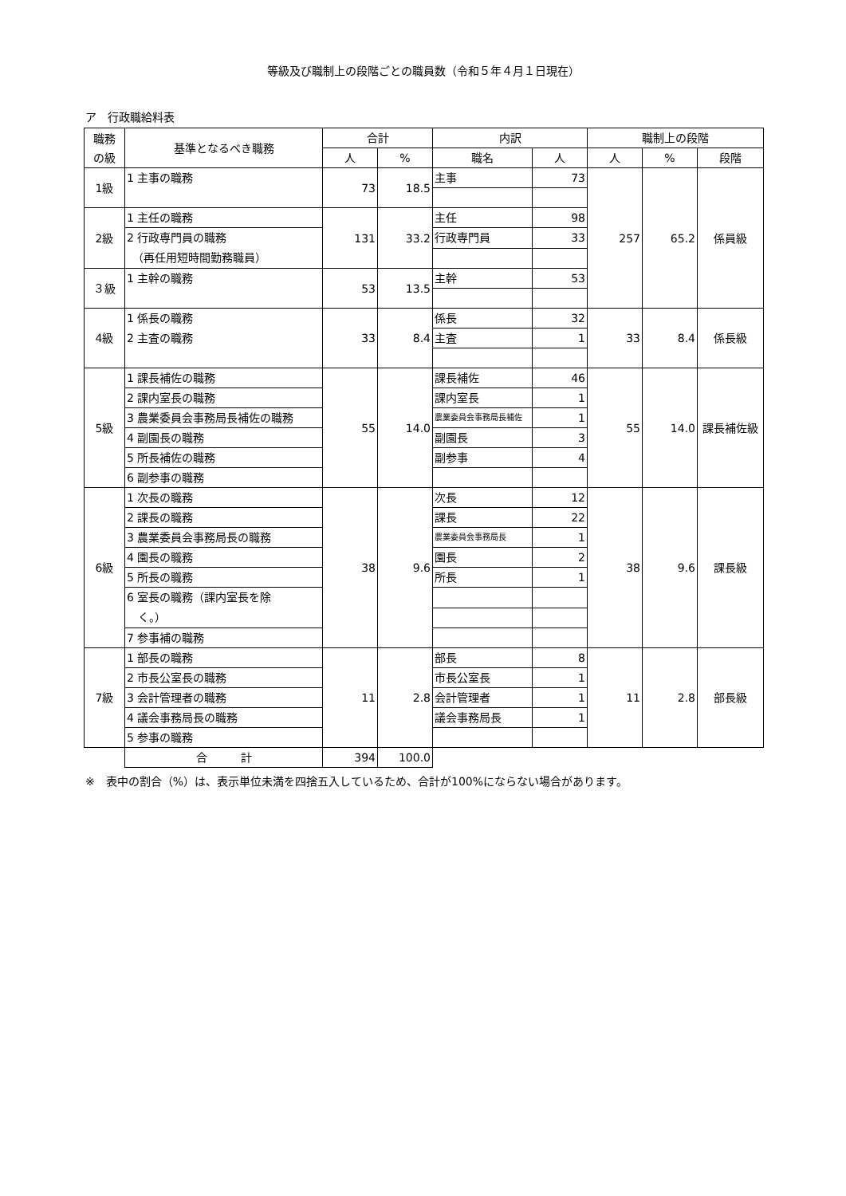等級及び職制上の段階ごとの職員数（令和５年４月１日現在）
ア　行政職給料表
| 職務 の級 | 基準となるべき職務 | 合計 | | 内訳 | | 職制上の段階 | | |
| --- | --- | --- | --- | --- | --- | --- | --- | --- |
| | | 人 | % | 職名 | 人 | 人 | % | 段階 |
| 1級 | 1 主事の職務 | 73 | 18.5 | 主事 | 73 | 257 | 65.2 | 係員級 |
| 2級 | 1 主任の職務 | 131 | 33.2 | 主任 | 98 | | | |
| | 2 行政専門員の職務 （再任用短時間勤務職員） | | | 行政専門員 | 33 | | | |
| ３級 | 1 主幹の職務 | 53 | 13.5 | 主幹 | 53 | | | |
| 4級 | 1 係長の職務 2 主査の職務 | 33 | 8.4 | 係長 | 32 | 33 | 8.4 | 係長級 |
| | | | | 主査 | 1 | | | |
| 5級 | 1 課長補佐の職務 | 55 | 14.0 | 課長補佐 | 46 | 55 | 14.0 | 課長補佐級 |
| | 2 課内室長の職務 | | | 課内室長 | 1 | | | |
| | 3 農業委員会事務局長補佐の職務 | | | 農業委員会事務局長補佐 | 1 | | | |
| | 4 副園長の職務 | | | 副園長 | 3 | | | |
| | 5 所長補佐の職務 | | | 副参事 | 4 | | | |
| | 6 副参事の職務 | | | | | | | |
| 6級 | 1 次長の職務 | 38 | 9.6 | 次長 | 12 | 38 | 9.6 | 課長級 |
| | 2 課長の職務 | | | 課長 | 22 | | | |
| | 3 農業委員会事務局長の職務 | | | 農業委員会事務局長 | 1 | | | |
| | 4 園長の職務 | | | 園長 | 2 | | | |
| | 5 所長の職務 | | | 所長 | 1 | | | |
| | 6 室長の職務（課内室長を除 く。） | | | | | | | |
| | 7 参事補の職務 | | | | | | | |
| 7級 | 1 部長の職務 | 11 | 2.8 | 部長 | 8 | 11 | 2.8 | 部長級 |
| | 2 市長公室長の職務 | | | 市長公室長 | 1 | | | |
| | 3 会計管理者の職務 | | | 会計管理者 | 1 | | | |
| | 4 議会事務局長の職務 | | | 議会事務局長 | 1 | | | |
| | 5 参事の職務 | | | | | | | |
| | 合 計 | 394 | 100.0 | | | | | |
※　表中の割合（%）は、表示単位未満を四捨五入しているため、合計が100%にならない場合があります。